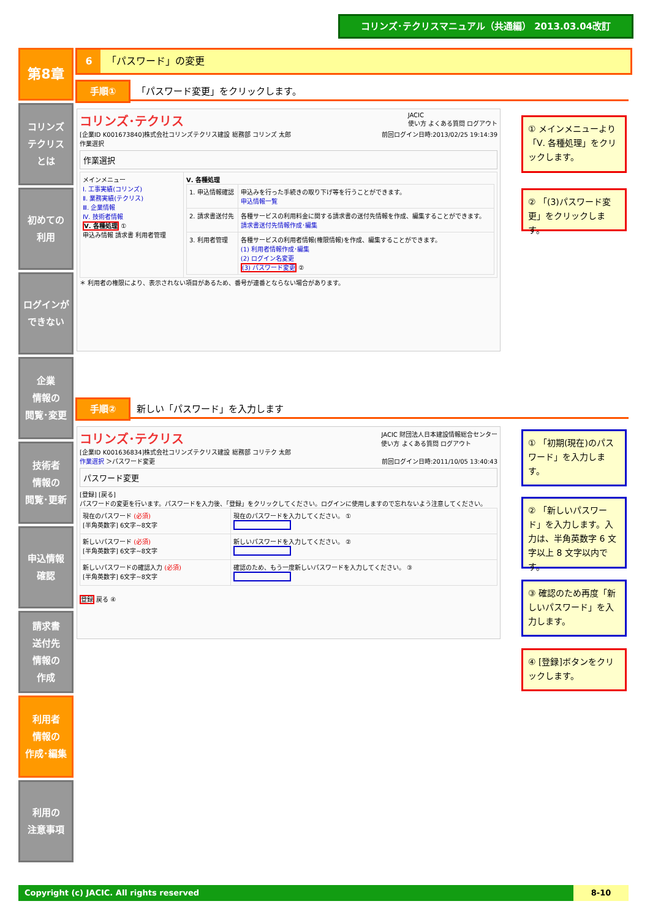コリンズ･テクリスマニュアル（共通編） 2013.03.04改訂
第8章
コリンズ
テクリス
とは
初めての
利用
ログインが
できない
企業
情報の
閲覧･変更
技術者
情報の
閲覧･更新
申込情報
確認
請求書
送付先
情報の
作成
利用者
情報の
作成･編集
利用の
注意事項
6 「パスワード」の変更
手順① 「パスワード変更」をクリックします。
コリンズ･テクリス JACIC
使い方 よくある質問 ログアウト
[企業ID K001673840]株式会社コリンズテクリス建設 総務部 コリンズ 太郎 前回ログイン日時:2013/02/25 19:14:39
作業選択
作業選択
| メインメニュー Ⅰ. 工事実績(コリンズ) Ⅱ. 業務実績(テクリス) Ⅲ. 企業情報 Ⅳ. 技術者情報 Ⅴ. 各種処理 ① 申込み情報 請求書 利用者管理 | Ⅴ. 各種処理 / 1. 申込情報確認 / 申込みを行った手続きの取り下げ等を行うことができます。 申込情報一覧 / / 2. 請求書送付先 / 各種サービスの利用料金に関する請求書の送付先情報を作成、編集することができます。 請求書送付先情報作成･編集 / / 3. 利用者管理 / 各種サービスの利用者情報(権限情報)を作成、編集することができます。 (1) 利用者情報作成･編集 (2) ログイン名変更 (3) パスワード変更 ② / |
＊ 利用者の権限により、表示されない項目があるため、番号が連番とならない場合があります。
① メインメニューより「Ⅴ. 各種処理」をクリックします。
② 「(3)パスワード変更」をクリックします。
手順② 新しい「パスワード」を入力します
コリンズ･テクリス JACIC 財団法人日本建設情報総合センター
使い方 よくある質問 ログアウト
[企業ID K001636834]株式会社コリンズテクリス建設 総務部 コリテク 太郎 前回ログイン日時:2011/10/05 13:40:43
作業選択 ＞パスワード変更
パスワード変更
[登録] [戻る]
パスワードの変更を行います。パスワードを入力後、「登録」をクリックしてください。ログインに使用しますので忘れないよう注意してください。
| 現在のパスワード (必須) [半角英数字] 6文字~8文字 | 現在のパスワードを入力してください。 ① |
| 新しいパスワード (必須) [半角英数字] 6文字~8文字 | 新しいパスワードを入力してください。 ② |
| 新しいパスワードの確認入力 (必須) [半角英数字] 6文字~8文字 | 確認のため、もう一度新しいパスワードを入力してください。 ③ |
登録 戻る ④
① 「初期(現在)のパスワード」を入力します。
② 「新しいパスワード」を入力します。入力は、半角英数字 6 文字以上 8 文字以内です。
③ 確認のため再度「新しいパスワード」を入力します。
④ [登録]ボタンをクリックします。
Copyright (c) JACIC. All rights reserved 8-10